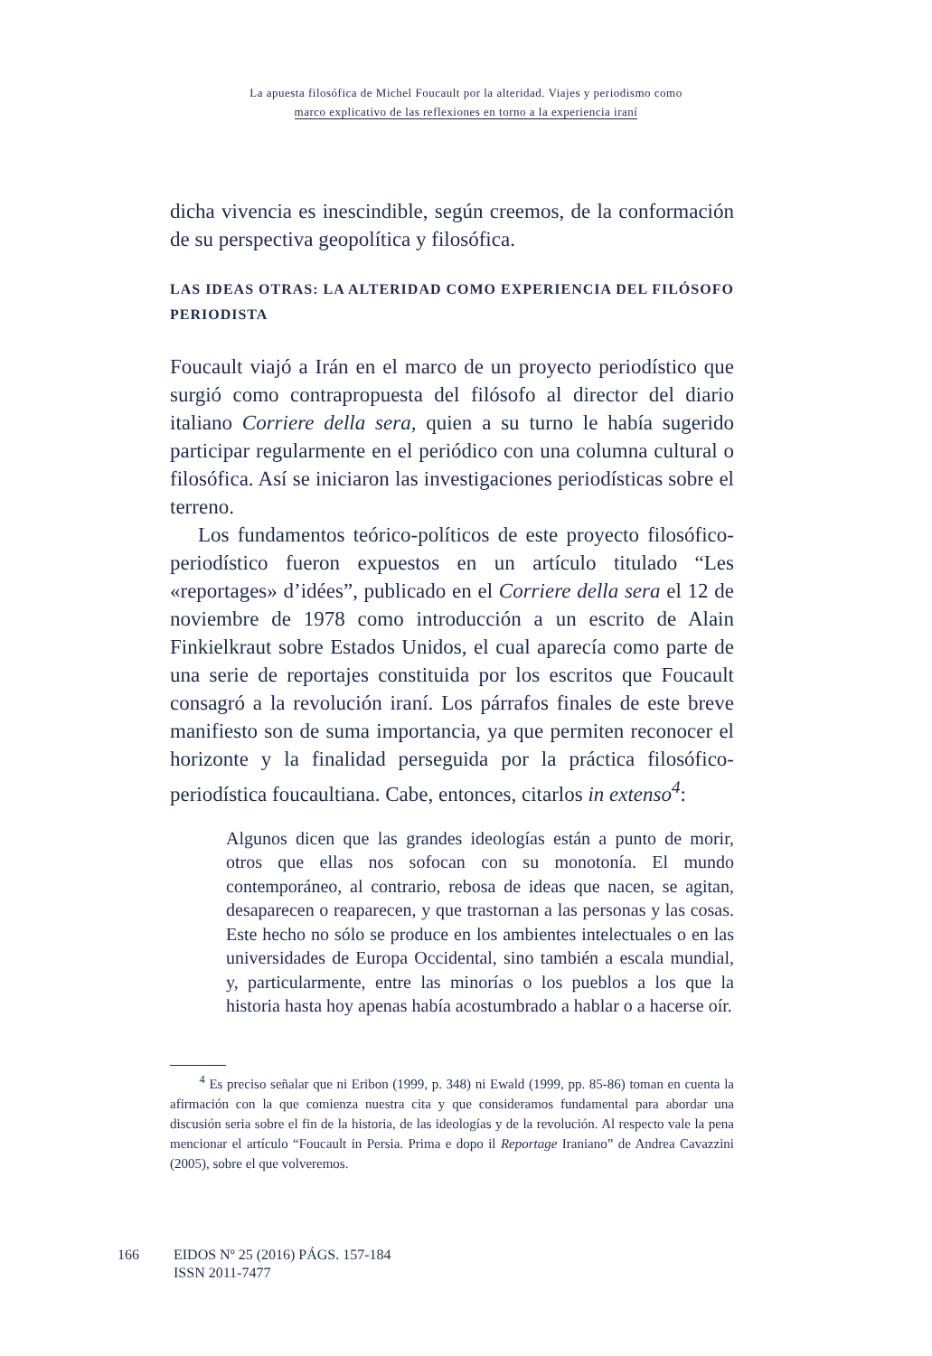La apuesta filosófica de Michel Foucault por la alteridad. Viajes y periodismo como
marco explicativo de las reflexiones en torno a la experiencia iraní
dicha vivencia es inescindible, según creemos, de la conformación de su perspectiva geopolítica y filosófica.
LAS IDEAS OTRAS: LA ALTERIDAD COMO EXPERIENCIA DEL FILÓSOFO PERIODISTA
Foucault viajó a Irán en el marco de un proyecto periodístico que surgió como contrapropuesta del filósofo al director del diario italiano Corriere della sera, quien a su turno le había sugerido participar regularmente en el periódico con una columna cultural o filosófica. Así se iniciaron las investigaciones periodísticas sobre el terreno.
Los fundamentos teórico-políticos de este proyecto filosófico-periodístico fueron expuestos en un artículo titulado “Les «reportages» d’idées”, publicado en el Corriere della sera el 12 de noviembre de 1978 como introducción a un escrito de Alain Finkielkraut sobre Estados Unidos, el cual aparecía como parte de una serie de reportajes constituida por los escritos que Foucault consagró a la revolución iraní. Los párrafos finales de este breve manifiesto son de suma importancia, ya que permiten reconocer el horizonte y la finalidad perseguida por la práctica filosófico-periodística foucaultiana. Cabe, entonces, citarlos in extenso<sup>4</sup>:
Algunos dicen que las grandes ideologías están a punto de morir, otros que ellas nos sofocan con su monotonía. El mundo contemporáneo, al contrario, rebosa de ideas que nacen, se agitan, desaparecen o reaparecen, y que trastornan a las personas y las cosas. Este hecho no sólo se produce en los ambientes intelectuales o en las universidades de Europa Occidental, sino también a escala mundial, y, particularmente, entre las minorías o los pueblos a los que la historia hasta hoy apenas había acostumbrado a hablar o a hacerse oír.
<sup>4</sup> Es preciso señalar que ni Eribon (1999, p. 348) ni Ewald (1999, pp. 85-86) toman en cuenta la afirmación con la que comienza nuestra cita y que consideramos fundamental para abordar una discusión seria sobre el fin de la historia, de las ideologías y de la revolución. Al respecto vale la pena mencionar el artículo “Foucault in Persia. Prima e dopo il Reportage Iraniano” de Andrea Cavazzini (2005), sobre el que volveremos.
166 EIDOS Nº 25 (2016) PÁGS. 157-184
ISSN 2011-7477